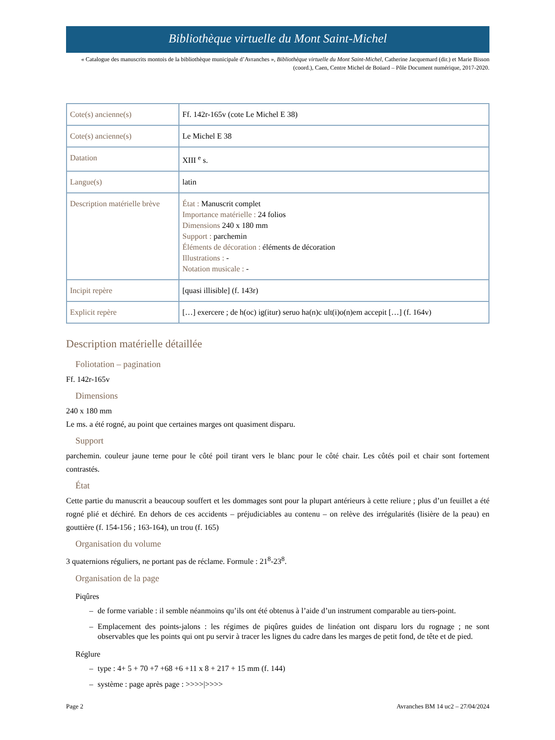Bibliothèque virtuelle du Mont Saint-Michel
« Catalogue des manuscrits montois de la bibliothèque municipale d’Avranches », Bibliothèque virtuelle du Mont Saint-Michel, Catherine Jacquemard (dir.) et Marie Bisson (coord.), Caen, Centre Michel de Boüard – Pôle Document numérique, 2017-2020.
| Cote(s) ancienne(s) | Ff. 142r-165v (cote Le Michel E 38) |
| Cote(s) ancienne(s) | Le Michel E 38 |
| Datation | XIII <sup>e</sup> s. |
| Langue(s) | latin |
| Description matérielle brève | État : Manuscrit complet Importance matérielle : 24 folios Dimensions 240 x 180 mm Support : parchemin Éléments de décoration : éléments de décoration Illustrations : - Notation musicale : - |
| Incipit repère | [quasi illisible] (f. 143r) |
| Explicit repère | […] exercere ; de h(oc) ig(itur) seruo ha(n)c ult(i)o(n)em accepit […] (f. 164v) |
Description matérielle détaillée
Foliotation – pagination
Ff. 142r-165v
Dimensions
240 x 180 mm
Le ms. a été rogné, au point que certaines marges ont quasiment disparu.
Support
parchemin. couleur jaune terne pour le côté poil tirant vers le blanc pour le côté chair. Les côtés poil et chair sont fortement contrastés.
État
Cette partie du manuscrit a beaucoup souffert et les dommages sont pour la plupart antérieurs à cette reliure ; plus d’un feuillet a été rogné plié et déchiré. En dehors de ces accidents – préjudiciables au contenu – on relève des irrégularités (lisière de la peau) en gouttière (f. 154-156 ; 163-164), un trou (f. 165)
Organisation du volume
3 quaternions réguliers, ne portant pas de réclame. Formule : 21<sup>8</sup>-23<sup>8</sup>.
Organisation de la page
Piqûres
– de forme variable : il semble néanmoins qu’ils ont été obtenus à l’aide d’un instrument comparable au tiers-point.
– Emplacement des points-jalons : les régimes de piqûres guides de linéation ont disparu lors du rognage ; ne sont observables que les points qui ont pu servir à tracer les lignes du cadre dans les marges de petit fond, de tête et de pied.
Réglure
– type : 4+ 5 + 70 +7 +68 +6 +11 x 8 + 217 + 15 mm (f. 144)
– système : page après page : >>>>|>>>>
Page 2 Avranches BM 14 uc2 – 27/04/2024